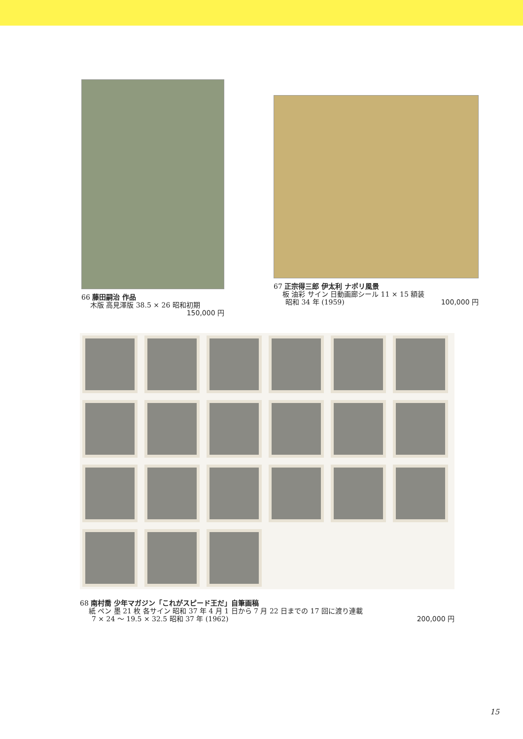66 藤田嗣治 作品
木版 高見澤版 38.5 × 26 昭和初期
150,000 円
67 正宗得三郎 伊太利 ナポリ風景
板 油彩 サイン 日動画廊シール 11 × 15 額装
昭和 34 年 (1959) 100,000 円
68 南村喬 少年マガジン「これがスピード王だ」自筆画稿
紙 ペン 墨 21 枚 各サイン 昭和 37 年 4 月 1 日から 7 月 22 日までの 17 回に渡り連載
7 × 24 ～ 19.5 × 32.5 昭和 37 年 (1962) 200,000 円
15